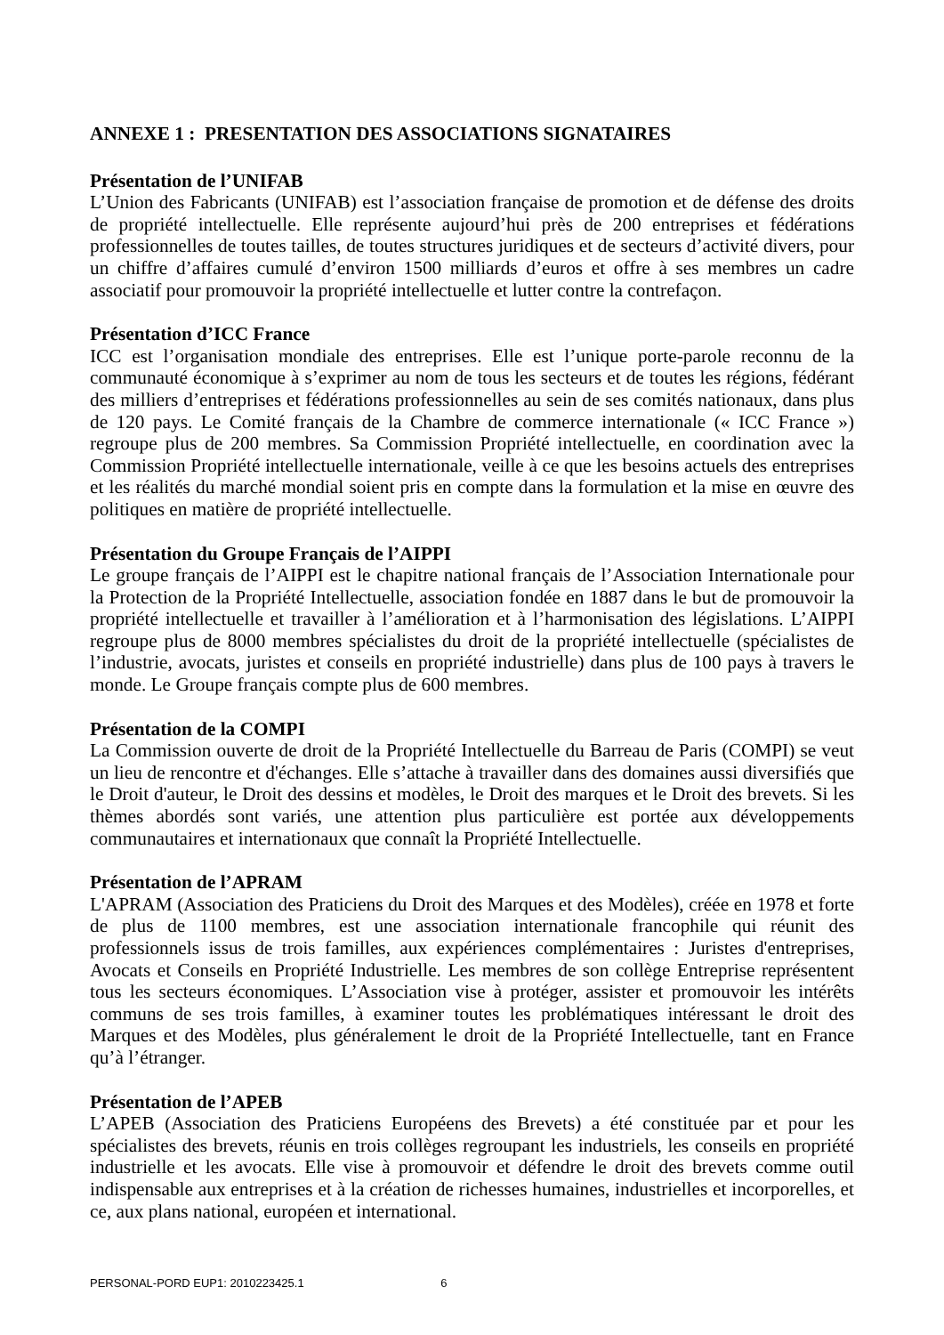ANNEXE 1 : PRESENTATION DES ASSOCIATIONS SIGNATAIRES
Présentation de l’UNIFAB
L’Union des Fabricants (UNIFAB) est l’association française de promotion et de défense des droits de propriété intellectuelle. Elle représente aujourd’hui près de 200 entreprises et fédérations professionnelles de toutes tailles, de toutes structures juridiques et de secteurs d’activité divers, pour un chiffre d’affaires cumulé d’environ 1500 milliards d’euros et offre à ses membres un cadre associatif pour promouvoir la propriété intellectuelle et lutter contre la contrefaçon.
Présentation d’ICC France
ICC est l’organisation mondiale des entreprises. Elle est l’unique porte-parole reconnu de la communauté économique à s’exprimer au nom de tous les secteurs et de toutes les régions, fédérant des milliers d’entreprises et fédérations professionnelles au sein de ses comités nationaux, dans plus de 120 pays. Le Comité français de la Chambre de commerce internationale (« ICC France ») regroupe plus de 200 membres. Sa Commission Propriété intellectuelle, en coordination avec la Commission Propriété intellectuelle internationale, veille à ce que les besoins actuels des entreprises et les réalités du marché mondial soient pris en compte dans la formulation et la mise en œuvre des politiques en matière de propriété intellectuelle.
Présentation du Groupe Français de l’AIPPI
Le groupe français de l’AIPPI est le chapitre national français de l’Association Internationale pour la Protection de la Propriété Intellectuelle, association fondée en 1887 dans le but de promouvoir la propriété intellectuelle et travailler à l’amélioration et à l’harmonisation des législations. L’AIPPI regroupe plus de 8000 membres spécialistes du droit de la propriété intellectuelle (spécialistes de l’industrie, avocats, juristes et conseils en propriété industrielle) dans plus de 100 pays à travers le monde. Le Groupe français compte plus de 600 membres.
Présentation de la COMPI
La Commission ouverte de droit de la Propriété Intellectuelle du Barreau de Paris (COMPI) se veut un lieu de rencontre et d'échanges. Elle s’attache à travailler dans des domaines aussi diversifiés que le Droit d'auteur, le Droit des dessins et modèles, le Droit des marques et le Droit des brevets. Si les thèmes abordés sont variés, une attention plus particulière est portée aux développements communautaires et internationaux que connaît la Propriété Intellectuelle.
Présentation de l’APRAM
L'APRAM (Association des Praticiens du Droit des Marques et des Modèles), créée en 1978 et forte de plus de 1100 membres, est une association internationale francophile qui réunit des professionnels issus de trois familles, aux expériences complémentaires : Juristes d'entreprises, Avocats et Conseils en Propriété Industrielle. Les membres de son collège Entreprise représentent tous les secteurs économiques. L’Association vise à protéger, assister et promouvoir les intérêts communs de ses trois familles, à examiner toutes les problématiques intéressant le droit des Marques et des Modèles, plus généralement le droit de la Propriété Intellectuelle, tant en France qu’à l’étranger.
Présentation de l’APEB
L’APEB (Association des Praticiens Européens des Brevets) a été constituée par et pour les spécialistes des brevets, réunis en trois collèges regroupant les industriels, les conseils en propriété industrielle et les avocats. Elle vise à promouvoir et défendre le droit des brevets comme outil indispensable aux entreprises et à la création de richesses humaines, industrielles et incorporelles, et ce, aux plans national, européen et international.
PERSONAL-PORD EUP1: 2010223425.1 6